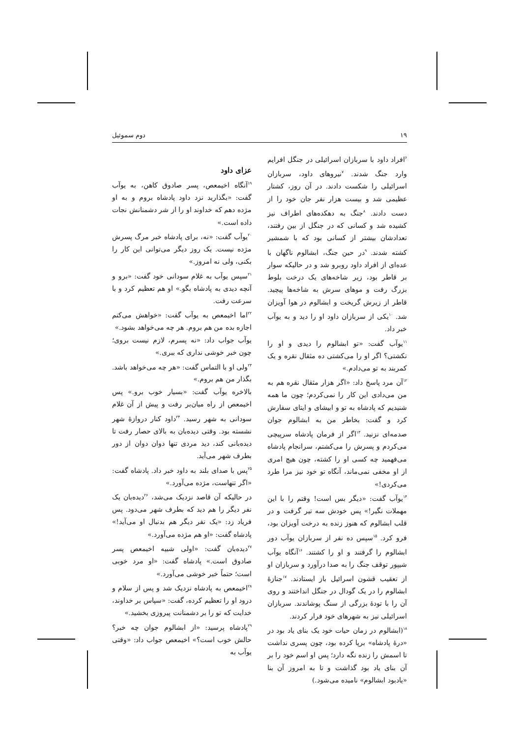۱۹ دوم سموئیل
<sup>۶</sup> افراد داود با سربازان اسرائیلی در جنگل افرایم وارد جنگ شدند. <sup>۷</sup>نیروهای داود، سربازان اسرائیلی را شکست دادند. در آن روز، کشتار عظیمی شد و بیست هزار نفر جان خود را از دست دادند. <sup>۸</sup>جنگ به دهکده‌های اطراف نیز کشیده شد و کسانی که در جنگل از بین رفتند، تعدادشان بیشتر از کسانی بود که با شمشیر کشته شدند. <sup>۹</sup>در حین جنگ، ابشالوم ناگهان با عده‌ای از افراد داود روبرو شد و در حالیکه سوار بر قاطر بود، زیر شاخه‌های یک درخت بلوط بزرگ رفت و موهای سرش به شاخه‌ها پیچید. قاطر از زیرش گریخت و ابشالوم در هوا آویزان شد. <sup>۱۰</sup>یکی از سربازان داود او را دید و به یوآب خبر داد.
<sup>۱۱</sup> یوآب گفت: «تو ابشالوم را دیدی و او را نکشتی؟ اگر او را می‌کشتی ده مثقال نقره و یک کمربند به تو می‌دادم.»
<sup>۱۲</sup> آن مرد پاسخ داد: «اگر هزار مثقال نقره هم به من می‌دادی این کار را نمی‌کردم؛ چون ما همه شنیدیم که پادشاه به تو و ابیشای و ایتای سفارش کرد و گفت: بخاطر من به ابشالوم جوان صدمه‌ای نزنید. <sup>۱۳</sup>اگر از فرمان پادشاه سرپیچی می‌کردم و پسرش را می‌کشتم، سرانجام پادشاه می‌فهمید چه کسی او را کشته، چون هیچ امری از او مخفی نمی‌ماند، آنگاه تو خود نیز مرا طرد می‌کردی!»
<sup>۱۴</sup> یوآب گفت: «دیگر بس است! وقتم را با این مهملات نگیر!» پس خودش سه تیر گرفت و در قلب ابشالوم که هنوز زنده به درخت آویزان بود، فرو کرد. <sup>۱۵</sup>سپس ده نفر از سربازان یوآب دور ابشالوم را گرفتند و او را کشتند. <sup>۱۶</sup>آنگاه یوآب شیپور توقف جنگ را به صدا درآورد و سربازان او از تعقیب قشون اسرائیل باز ایستادند. <sup>۱۷</sup>جنازهٔ ابشالوم را در یک گودال در جنگل انداختند و روی آن را با تودهٔ بزرگی از سنگ پوشاندند. سربازان اسرائیلی نیز به شهرهای خود فرار کردند.
<sup>۱۸</sup> (ابشالوم در زمان حیات خود یک بنای یاد بود در «درهٔ پادشاه» برپا کرده بود، چون پسری نداشت تا اسمش را زنده نگه دارد؛ پس او اسم خود را بر آن بنای یاد بود گذاشت و تا به امروز آن بنا «یادبود ابشالوم» نامیده می‌شود.)
عزای داود
<sup>۱۹</sup> آنگاه اخیمعص، پسر صادوق کاهن، به یوآب گفت: «بگذارید نزد داود پادشاه بروم و به او مژده دهم که خداوند او را از شر دشمنانش نجات داده است.»
<sup>۲۰</sup> یوآب گفت: «نه، برای پادشاه خبر مرگ پسرش مژده نیست. یک روز دیگر می‌توانی این کار را بکنی، ولی نه امروز.»
<sup>۲۱</sup> سپس یوآب به غلام سودانی خود گفت: «برو و آنچه دیدی به پادشاه بگو.» او هم تعظیم کرد و با سرعت رفت.
<sup>۲۲</sup> اما اخیمعص به یوآب گفت: «خواهش می‌کنم اجازه بده من هم بروم. هر چه می‌خواهد بشود.»
یوآب جواب داد: «نه پسرم، لازم نیست بروی؛ چون خبر خوشی نداری که ببری.»
<sup>۲۳</sup> ولی او با التماس گفت: «هر چه می‌خواهد باشد. بگذار من هم بروم.»
بالاخره یوآب گفت: «بسیار خوب برو.» پس اخیمعص از راه میان‌بر رفت و پیش از آن غلام سودانی به شهر رسید. <sup>۲۴</sup>داود کنار دروازهٔ شهر نشسته بود. وقتی دیده‌بان به بالای حصار رفت تا دیده‌بانی کند، دید مردی تنها دوان دوان از دور بطرف شهر می‌آید.
<sup>۲۵</sup> پس با صدای بلند به داود خبر داد. پادشاه گفت: «اگر تنهاست، مژده می‌آورد.»
در حالیکه آن قاصد نزدیک می‌شد، <sup>۲۶</sup>دیده‌بان یک نفر دیگر را هم دید که بطرف شهر می‌دود. پس فریاد زد: «یک نفر دیگر هم بدنبال او می‌آید!» پادشاه گفت: «او هم مژده می‌آورد.»
<sup>۲۷</sup> دیده‌بان گفت: «اولی شبیه اخیمعص پسر صادوق است.» پادشاه گفت: «او مرد خوبی است؛ حتماً خبر خوشی می‌آورد.»
<sup>۲۸</sup> اخیمعص به پادشاه نزدیک شد و پس از سلام و درود او را تعظیم کرده، گفت: «سپاس بر خداوند، خدایت که تو را بر دشمنانت پیروزی بخشید.»
<sup>۲۹</sup> پادشاه پرسید: «از ابشالوم جوان چه خبر؟ حالش خوب است؟» اخیمعص جواب داد: «وقتی یوآب به